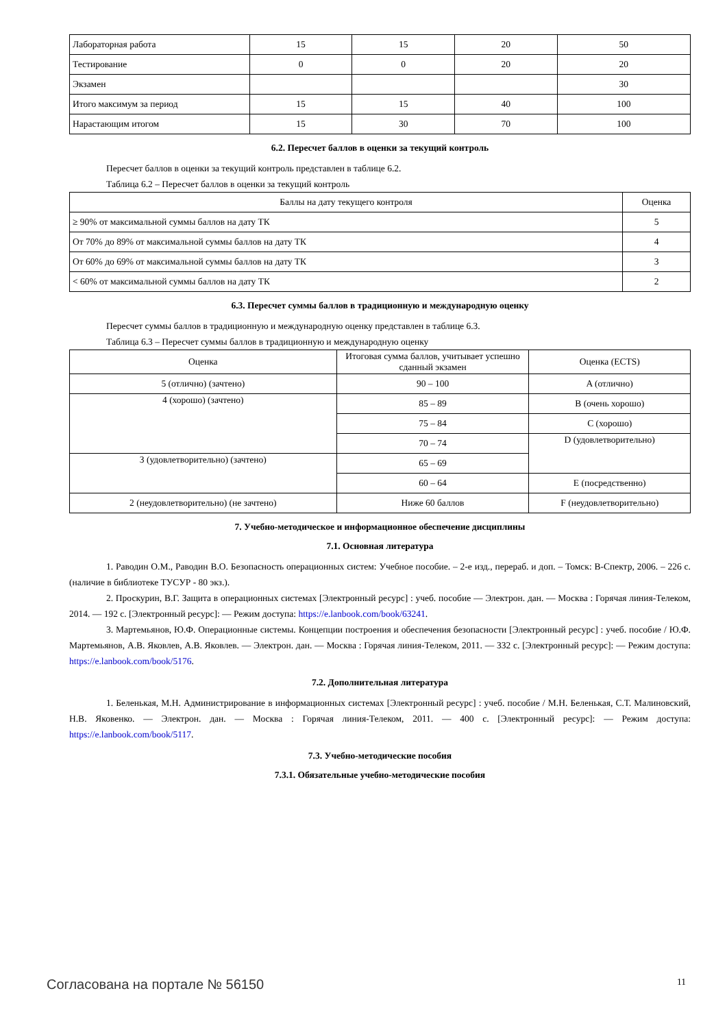| Лабораторная работа | 15 | 15 | 20 | 50 |
| Тестирование | 0 | 0 | 20 | 20 |
| Экзамен | | | | 30 |
| Итого максимум за период | 15 | 15 | 40 | 100 |
| Нарастающим итогом | 15 | 30 | 70 | 100 |
6.2. Пересчет баллов в оценки за текущий контроль
Пересчет баллов в оценки за текущий контроль представлен в таблице 6.2.
Таблица 6.2 – Пересчет баллов в оценки за текущий контроль
| Баллы на дату текущего контроля | Оценка |
| --- | --- |
| ≥ 90% от максимальной суммы баллов на дату ТК | 5 |
| От 70% до 89% от максимальной суммы баллов на дату ТК | 4 |
| От 60% до 69% от максимальной суммы баллов на дату ТК | 3 |
| < 60% от максимальной суммы баллов на дату ТК | 2 |
6.3. Пересчет суммы баллов в традиционную и международную оценку
Пересчет суммы баллов в традиционную и международную оценку представлен в таблице 6.3.
Таблица 6.3 – Пересчет суммы баллов в традиционную и международную оценку
| Оценка | Итоговая сумма баллов, учитывает успешно сданный экзамен | Оценка (ECTS) |
| --- | --- | --- |
| 5 (отлично) (зачтено) | 90 – 100 | A (отлично) |
| 4 (хорошо) (зачтено) | 85 – 89 | B (очень хорошо) |
| | 75 – 84 | C (хорошо) |
| | 70 – 74 | D (удовлетворительно) |
| 3 (удовлетворительно) (зачтено) | 65 – 69 | |
| | 60 – 64 | E (посредственно) |
| 2 (неудовлетворительно) (не зачтено) | Ниже 60 баллов | F (неудовлетворительно) |
7. Учебно-методическое и информационное обеспечение дисциплины
7.1. Основная литература
1. Раводин О.М., Раводин В.О. Безопасность операционных систем: Учебное пособие. – 2-е изд., перераб. и доп. – Томск: В-Спектр, 2006. – 226 с. (наличие в библиотеке ТУСУР - 80 экз.).
2. Проскурин, В.Г. Защита в операционных системах [Электронный ресурс] : учеб. пособие — Электрон. дан. — Москва : Горячая линия-Телеком, 2014. — 192 с. [Электронный ресурс]: — Режим доступа: https://e.lanbook.com/book/63241.
3. Мартемьянов, Ю.Ф. Операционные системы. Концепции построения и обеспечения безопасности [Электронный ресурс] : учеб. пособие / Ю.Ф. Мартемьянов, А.В. Яковлев, А.В. Яковлев. — Электрон. дан. — Москва : Горячая линия-Телеком, 2011. — 332 с. [Электронный ресурс]: — Режим доступа: https://e.lanbook.com/book/5176.
7.2. Дополнительная литература
1. Беленькая, М.Н. Администрирование в информационных системах [Электронный ресурс] : учеб. пособие / М.Н. Беленькая, С.Т. Малиновский, Н.В. Яковенко. — Электрон. дан. — Москва : Горячая линия-Телеком, 2011. — 400 с. [Электронный ресурс]: — Режим доступа: https://e.lanbook.com/book/5117.
7.3. Учебно-методические пособия
7.3.1. Обязательные учебно-методические пособия
Согласована на портале № 56150 11